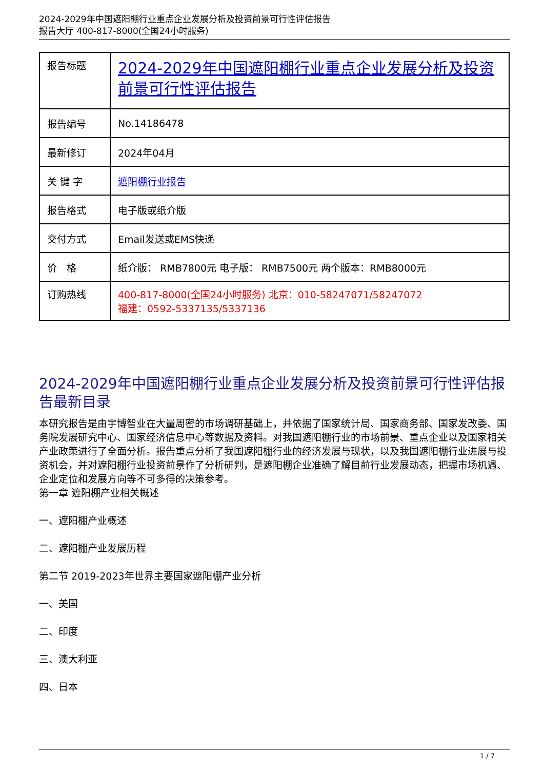2024-2029年中国遮阳棚行业重点企业发展分析及投资前景可行性评估报告
报告大厅 400-817-8000(全国24小时服务)
| 报告标题 | 2024-2029年中国遮阳棚行业重点企业发展分析及投资前景可行性评估报告 |
| 报告编号 | No.14186478 |
| 最新修订 | 2024年04月 |
| 关 键 字 | 遮阳棚行业报告 |
| 报告格式 | 电子版或纸介版 |
| 交付方式 | Email发送或EMS快递 |
| 价 格 | 纸介版： RMB7800元 电子版： RMB7500元 两个版本：RMB8000元 |
| 订购热线 | 400-817-8000(全国24小时服务) 北京：010-58247071/58247072 福建：0592-5337135/5337136 |
2024-2029年中国遮阳棚行业重点企业发展分析及投资前景可行性评估报告最新目录
本研究报告是由宇博智业在大量周密的市场调研基础上，并依据了国家统计局、国家商务部、国家发改委、国务院发展研究中心、国家经济信息中心等数据及资料。对我国遮阳棚行业的市场前景、重点企业以及国家相关产业政策进行了全面分析。报告重点分析了我国遮阳棚行业的经济发展与现状，以及我国遮阳棚行业进展与投资机会，并对遮阳棚行业投资前景作了分析研判，是遮阳棚企业准确了解目前行业发展动态，把握市场机遇、企业定位和发展方向等不可多得的决策参考。
第一章 遮阳棚产业相关概述
一、遮阳棚产业概述
二、遮阳棚产业发展历程
第二节 2019-2023年世界主要国家遮阳棚产业分析
一、美国
二、印度
三、澳大利亚
四、日本
1 / 7